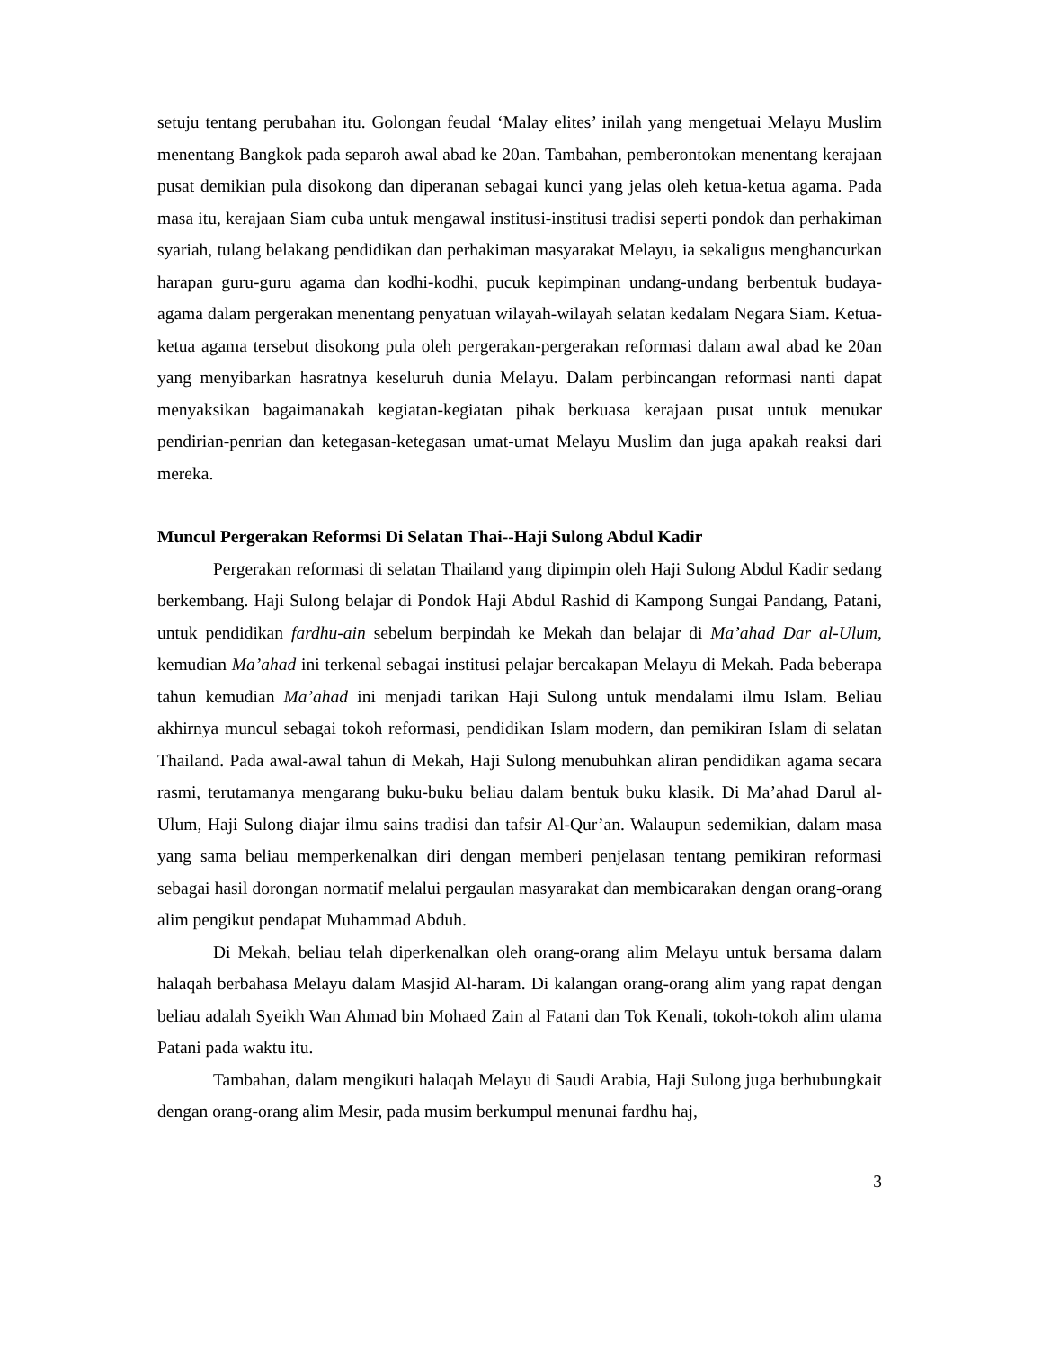setuju tentang perubahan itu. Golongan feudal ‘Malay elites’ inilah yang mengetuai Melayu Muslim menentang Bangkok pada separoh awal abad ke 20an. Tambahan, pemberontokan menentang kerajaan pusat demikian pula disokong dan diperanan sebagai kunci yang jelas oleh ketua-ketua agama. Pada masa itu, kerajaan Siam cuba untuk mengawal institusi-institusi tradisi seperti pondok dan perhakiman syariah, tulang belakang pendidikan dan perhakiman masyarakat Melayu, ia sekaligus menghancurkan harapan guru-guru agama dan kodhi-kodhi, pucuk kepimpinan undang-undang berbentuk budaya-agama dalam pergerakan menentang penyatuan wilayah-wilayah selatan kedalam Negara Siam. Ketua-ketua agama tersebut disokong pula oleh pergerakan-pergerakan reformasi dalam awal abad ke 20an yang menyibarkan hasratnya keseluruh dunia Melayu. Dalam perbincangan reformasi nanti dapat menyaksikan bagaimanakah kegiatan-kegiatan pihak berkuasa kerajaan pusat untuk menukar pendirian-penrian dan ketegasan-ketegasan umat-umat Melayu Muslim dan juga apakah reaksi dari mereka.
Muncul Pergerakan Reformsi Di Selatan Thai--Haji Sulong Abdul Kadir
Pergerakan reformasi di selatan Thailand yang dipimpin oleh Haji Sulong Abdul Kadir sedang berkembang. Haji Sulong belajar di Pondok Haji Abdul Rashid di Kampong Sungai Pandang, Patani, untuk pendidikan fardhu-ain sebelum berpindah ke Mekah dan belajar di Ma’ahad Dar al-Ulum, kemudian Ma’ahad ini terkenal sebagai institusi pelajar bercakapan Melayu di Mekah. Pada beberapa tahun kemudian Ma’ahad ini menjadi tarikan Haji Sulong untuk mendalami ilmu Islam. Beliau akhirnya muncul sebagai tokoh reformasi, pendidikan Islam modern, dan pemikiran Islam di selatan Thailand. Pada awal-awal tahun di Mekah, Haji Sulong menubuhkan aliran pendidikan agama secara rasmi, terutamanya mengarang buku-buku beliau dalam bentuk buku klasik. Di Ma’ahad Darul al-Ulum, Haji Sulong diajar ilmu sains tradisi dan tafsir Al-Qur’an. Walaupun sedemikian, dalam masa yang sama beliau memperkenalkan diri dengan memberi penjelasan tentang pemikiran reformasi sebagai hasil dorongan normatif melalui pergaulan masyarakat dan membicarakan dengan orang-orang alim pengikut pendapat Muhammad Abduh.
Di Mekah, beliau telah diperkenalkan oleh orang-orang alim Melayu untuk bersama dalam halaqah berbahasa Melayu dalam Masjid Al-haram. Di kalangan orang-orang alim yang rapat dengan beliau adalah Syeikh Wan Ahmad bin Mohaed Zain al Fatani dan Tok Kenali, tokoh-tokoh alim ulama Patani pada waktu itu.
Tambahan, dalam mengikuti halaqah Melayu di Saudi Arabia, Haji Sulong juga berhubungkait dengan orang-orang alim Mesir, pada musim berkumpul menunai fardhu haj,
3